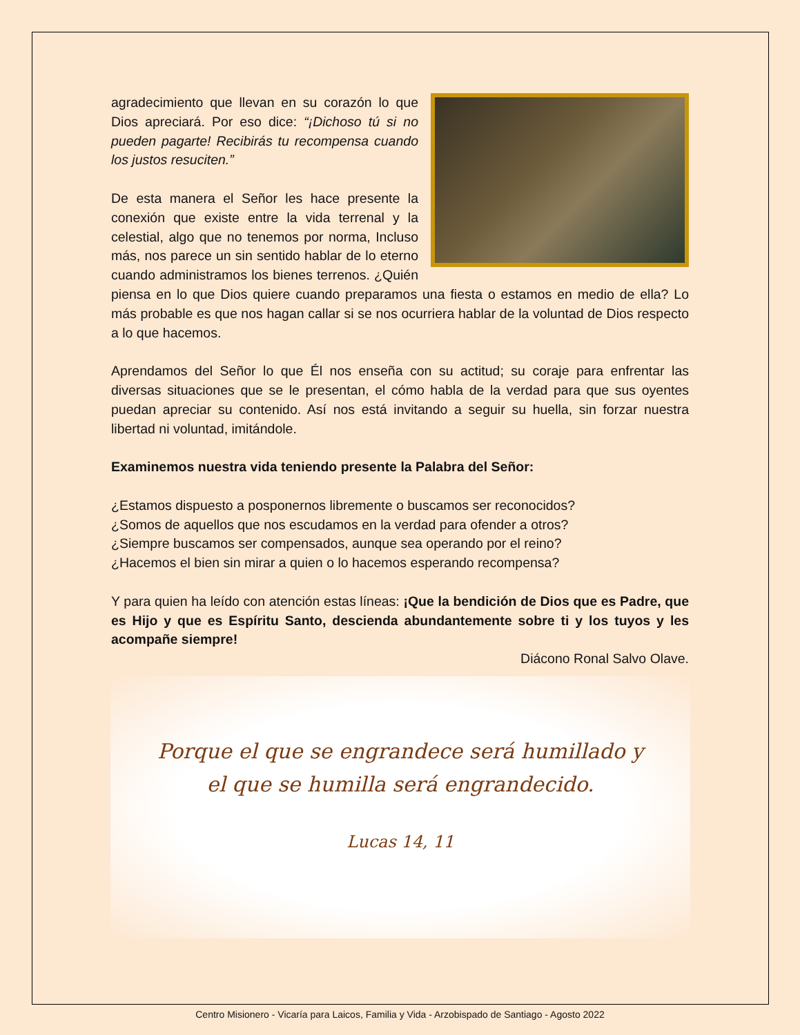agradecimiento que llevan en su corazón lo que Dios apreciará. Por eso dice: “¡Dichoso tú si no pueden pagarte! Recibirás tu recompensa cuando los justos resuciten.”
De esta manera el Señor les hace presente la conexión que existe entre la vida terrenal y la celestial, algo que no tenemos por norma, Incluso más, nos parece un sin sentido hablar de lo eterno cuando administramos los bienes terrenos. ¿Quién piensa en lo que Dios quiere cuando preparamos una fiesta o estamos en medio de ella? Lo más probable es que nos hagan callar si se nos ocurriera hablar de la voluntad de Dios respecto a lo que hacemos.
Aprendamos del Señor lo que Él nos enseña con su actitud; su coraje para enfrentar las diversas situaciones que se le presentan, el cómo habla de la verdad para que sus oyentes puedan apreciar su contenido. Así nos está invitando a seguir su huella, sin forzar nuestra libertad ni voluntad, imitándole.
Examinemos nuestra vida teniendo presente la Palabra del Señor:
¿Estamos dispuesto a posponernos libremente o buscamos ser reconocidos?
¿Somos de aquellos que nos escudamos en la verdad para ofender a otros?
¿Siempre buscamos ser compensados, aunque sea operando por el reino?
¿Hacemos el bien sin mirar a quien o lo hacemos esperando recompensa?
Y para quien ha leído con atención estas líneas: ¡Que la bendición de Dios que es Padre, que es Hijo y que es Espíritu Santo, descienda abundantemente sobre ti y los tuyos y les acompañe siempre!
Diácono Ronal Salvo Olave.
Porque el que se engrandece será humillado y el que se humilla será engrandecido.
Lucas 14, 11
Centro Misionero - Vicaría para Laicos, Familia y Vida - Arzobispado de Santiago - Agosto 2022